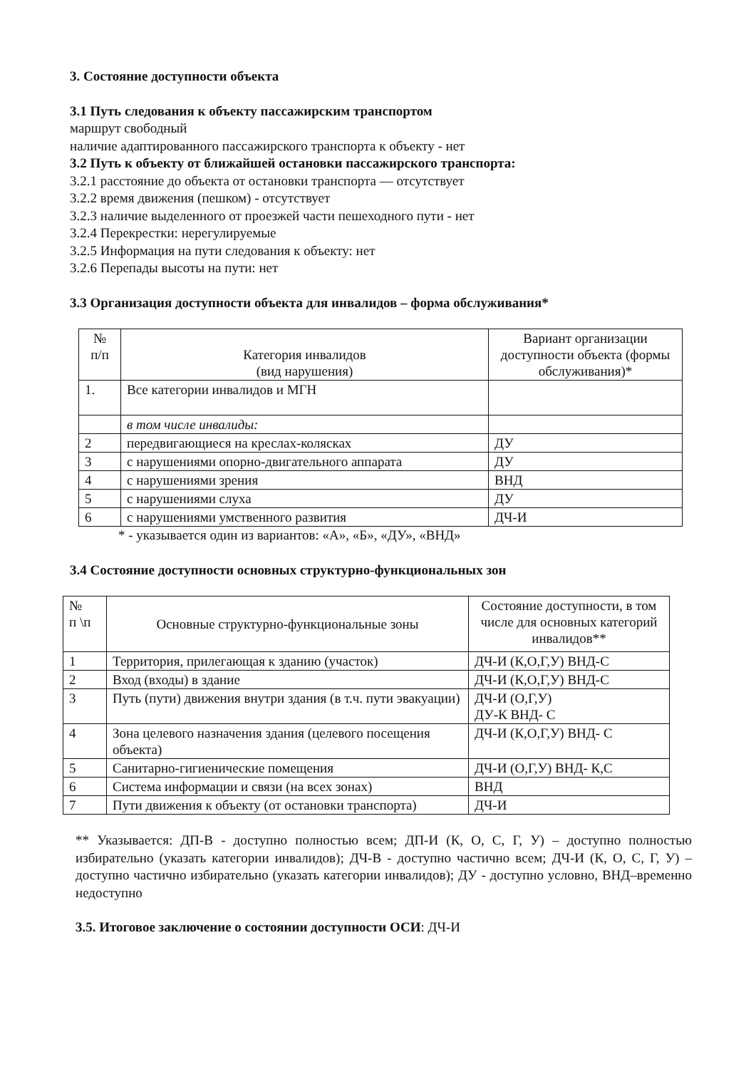3. Состояние доступности объекта
3.1 Путь следования к объекту пассажирским транспортом
маршрут свободный
наличие адаптированного пассажирского транспорта к объекту - нет
3.2 Путь к объекту от ближайшей остановки пассажирского транспорта:
3.2.1 расстояние до объекта от остановки транспорта — отсутствует
3.2.2 время движения (пешком) - отсутствует
3.2.3 наличие выделенного от проезжей части пешеходного пути - нет
3.2.4 Перекрестки: нерегулируемые
3.2.5 Информация на пути следования к объекту: нет
3.2.6 Перепады высоты на пути: нет
3.3 Организация доступности объекта для инвалидов – форма обслуживания*
| № п/п | Категория инвалидов (вид нарушения) | Вариант организации доступности объекта (формы обслуживания)* |
| 1. | Все категории инвалидов и МГН | |
| | в том числе инвалиды: | |
| 2 | передвигающиеся на креслах-колясках | ДУ |
| 3 | с нарушениями опорно-двигательного аппарата | ДУ |
| 4 | с нарушениями зрения | ВНД |
| 5 | с нарушениями слуха | ДУ |
| 6 | с нарушениями умственного развития | ДЧ-И |
* - указывается один из вариантов: «А», «Б», «ДУ», «ВНД»
3.4 Состояние доступности основных структурно-функциональных зон
| № п \п | Основные структурно-функциональные зоны | Состояние доступности, в том числе для основных категорий инвалидов** |
| 1 | Территория, прилегающая к зданию (участок) | ДЧ-И (К,О,Г,У) ВНД-С |
| 2 | Вход (входы) в здание | ДЧ-И (К,О,Г,У) ВНД-С |
| 3 | Путь (пути) движения внутри здания (в т.ч. пути эвакуации) | ДЧ-И (О,Г,У) ДУ-К ВНД- С |
| 4 | Зона целевого назначения здания (целевого посещения объекта) | ДЧ-И (К,О,Г,У) ВНД- С |
| 5 | Санитарно-гигиенические помещения | ДЧ-И (О,Г,У) ВНД- К,С |
| 6 | Система информации и связи (на всех зонах) | ВНД |
| 7 | Пути движения к объекту (от остановки транспорта) | ДЧ-И |
** Указывается: ДП-В - доступно полностью всем; ДП-И (К, О, С, Г, У) – доступно полностью избирательно (указать категории инвалидов); ДЧ-В - доступно частично всем; ДЧ-И (К, О, С, Г, У) – доступно частично избирательно (указать категории инвалидов); ДУ - доступно условно, ВНД–временно недоступно
3.5. Итоговое заключение о состоянии доступности ОСИ: ДЧ-И